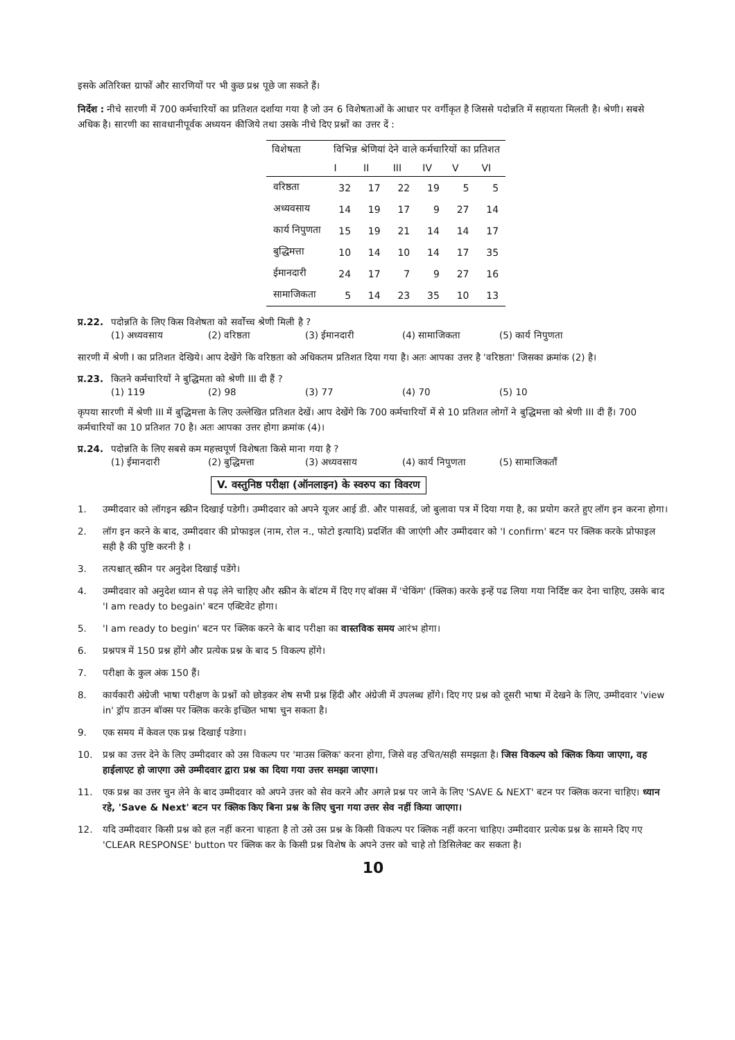इसके अतिरिक्त ग्राफों और सारणियों पर भी कुछ प्रश्न पूछे जा सकते हैं।
निर्देश : नीचे सारणी में 700 कर्मचारियों का प्रतिशत दर्शाया गया है जो उन 6 विशेषताओं के आधार पर वर्गीकृत है जिससे पदोन्नति में सहायता मिलती है। श्रेणी। सबसे अधिक है। सारणी का सावधानीपूर्वक अध्ययन कीजिये तथा उसके नीचे दिए प्रश्नों का उत्तर दें :
| विशेषता | विभिन्न श्रेणियां देने वाले कर्मचारियों का प्रतिशत | | | | | |
| --- | --- | --- | --- | --- | --- | --- |
| | I | II | III | IV | V | VI |
| वरिष्ठता | 32 | 17 | 22 | 19 | 5 | 5 |
| अध्यवसाय | 14 | 19 | 17 | 9 | 27 | 14 |
| कार्य निपुणता | 15 | 19 | 21 | 14 | 14 | 17 |
| बुद्धिमत्ता | 10 | 14 | 10 | 14 | 17 | 35 |
| ईमानदारी | 24 | 17 | 7 | 9 | 27 | 16 |
| सामाजिकता | 5 | 14 | 23 | 35 | 10 | 13 |
प्र.22. पदोन्नति के लिए किस विशेषता को सर्वोच्च श्रेणी मिली है ?
(1) अध्यवसाय (2) वरिष्ठता (3) ईमानदारी (4) सामाजिकता (5) कार्य निपुणता
सारणी में श्रेणी I का प्रतिशत देखिये। आप देखेंगे कि वरिष्ठता को अधिकतम प्रतिशत दिया गया है। अतः आपका उत्तर है 'वरिष्ठता' जिसका क्रमांक (2) है।
प्र.23. कितने कर्मचारियों ने बुद्धिमता को श्रेणी III दी हैं ?
(1) 119 (2) 98 (3) 77 (4) 70 (5) 10
कृपया सारणी में श्रेणी III में बुद्धिमत्ता के लिए उल्लेखित प्रतिशत देखें। आप देखेंगे कि 700 कर्मचारियों में से 10 प्रतिशत लोगों ने बुद्धिमत्ता को श्रेणी III दी हैं। 700 कर्मचारियों का 10 प्रतिशत 70 है। अतः आपका उत्तर होगा क्रमांक (4)।
प्र.24. पदोन्नति के लिए सबसे कम महत्त्वपूर्ण विशेषता किसे माना गया है ?
(1) ईमानदारी (2) बुद्धिमत्ता (3) अध्यवसाय (4) कार्य निपुणता (5) सामाजिकतौं
V. वस्तुनिष्ठ परीक्षा (ऑनलाइन) के स्वरुप का विवरण
1. उम्मीदवार को लॉगइन स्क्रीन दिखाई पडेगी। उम्मीदवार को अपने यूजर आई डी. और पासवर्ड, जो बुलावा पत्र में दिया गया है, का प्रयोग करते हुए लॉग इन करना होगा।
2. लॉग इन करने के बाद, उम्मीदवार की प्रोफाइल (नाम, रोल न., फोटो इत्यादि) प्रदर्शित की जाएंगी और उम्मीदवार को 'I confirm' बटन पर क्लिक करके प्रोफाइल सही है की पुष्टि करनी है ।
3. तत्पश्चात् स्क्रीन पर अनुदेश दिखाई पडेंगे।
4. उम्मीदवार को अनुदेश ध्यान से पढ़ लेने चाहिए और स्क्रीन के बॉटम में दिए गए बॉक्स में 'चेकिंग' (क्लिक) करके इन्हें पढ लिया गया निर्दिष्ट कर देना चाहिए, उसके बाद 'I am ready to begain' बटन एक्टिवेट होगा।
5. 'I am ready to begin' बटन पर क्लिक करने के बाद परीक्षा का वास्तविक समय आरंभ होगा।
6. प्रश्नपत्र में 150 प्रश्न होंगे और प्रत्येक प्रश्न के बाद 5 विकल्प होंगे।
7. परीक्षा के कुल अंक 150 हैं।
8. कार्यकारी अंग्रेजी भाषा परीक्षण के प्रश्नों को छोड़कर शेष सभी प्रश्न हिंदी और अंग्रेजी में उपलब्ध होंगे। दिए गए प्रश्न को दूसरी भाषा में देखने के लिए, उम्मीदवार 'view in' ड्रॉप डाउन बॉक्स पर क्लिक करके इच्छित भाषा चुन सकता है।
9. एक समय में केवल एक प्रश्न दिखाई पडेगा।
10. प्रश्न का उत्तर देने के लिए उम्मीदवार को उस विकल्प पर 'माउस क्लिक' करना होगा, जिसे वह उचित/सही समझता है। जिस विकल्प को क्लिक किया जाएगा, वह हाईलाएट हो जाएगा उसे उम्मीदवार द्वारा प्रश्न का दिया गया उत्तर समझा जाएगा।
11. एक प्रश्न का उत्तर चुन लेने के बाद उम्मीदवार को अपने उत्तर को सेव करने और अगले प्रश्न पर जाने के लिए 'SAVE & NEXT' बटन पर क्लिक करना चाहिए। ध्यान रहे, 'Save & Next' बटन पर क्लिक किए बिना प्रश्न के लिए चुना गया उत्तर सेव नहीं किया जाएगा।
12. यदि उम्मीदवार किसी प्रश्न को हल नहीं करना चाहता है तो उसे उस प्रश्न के किसी विकल्प पर क्लिक नहीं करना चाहिए। उम्मीदवार प्रत्येक प्रश्न के सामने दिए गए 'CLEAR RESPONSE' button पर क्लिक कर के किसी प्रश्न विशेष के अपने उत्तर को चाहे तो डिसिलेक्ट कर सकता है।
10